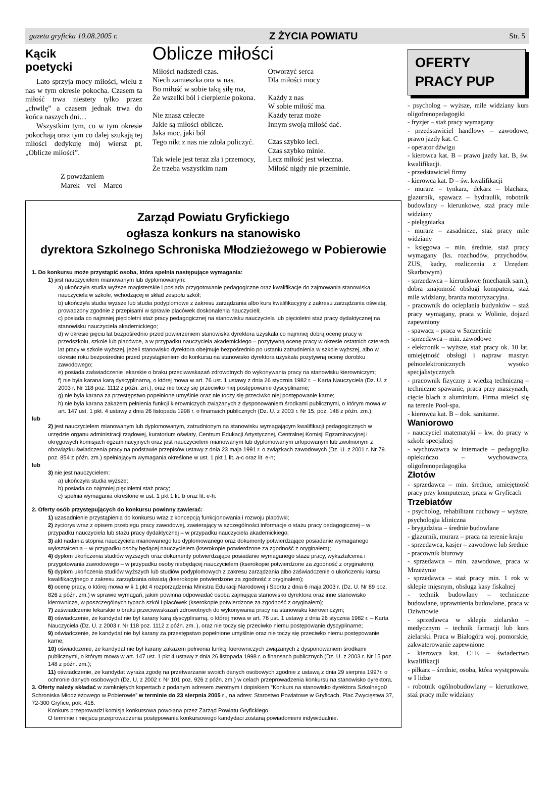gazeta gryficka 10.08.2005 r. Z ŻYCIA POWIATU Str. 5
Kącik
poetycki
Lato sprzyja mocy miłości, wielu z nas w tym okresie pokocha. Czasem ta miłość trwa niestety tylko przez „chwilę” a czasem jednak trwa do końca naszych dni…
Wszystkim tym, co w tym okresie pokochają oraz tym co dalej szukają tej miłości dedykuję mój wiersz pt. „Oblicze miłości”.
Z poważaniem
Marek – vel – Marco
Oblicze miłości
Miłości nadszedł czas.
Niech zamieszka ona w nas.
Bo miłość w sobie taką siłę ma,
Że wszelki ból i cierpienie pokona.
Nie znasz człecze
Jakie są miłości oblicze.
Jaka moc, jaki ból
Tego nikt z nas nie zdoła policzyć.
Tak wiele jest teraz zła i przemocy,
Że trzeba wszystkim nam
Otworzyć serca
Dla miłości mocy
Każdy z nas
W sobie miłość ma.
Każdy teraz może
Innym swoją miłość dać.
Czas szybko leci.
Czas szybko minie.
Lecz miłość jest wieczna.
Miłość nigdy nie przeminie.
Zarząd Powiatu Gryfickiego
ogłasza konkurs na stanowisko
dyrektora Szkolnego Schroniska Młodzieżowego w Pobierowie
1. Do konkursu może przystąpić osoba, która spełnia następujące wymagania:
1) jest nauczycielem mianowanym lub dyplomowanym:
a) ukończyła studia wyższe magisterskie i posiada przygotowanie pedagogiczne oraz kwalifikacje do zajmowania stanowiska nauczyciela w szkole, wchodzącej w skład zespołu szkół;
b) ukończyła studia wyższe lub studia podyplomowe z zakresu zarządzania albo kurs kwalifikacyjny z zakresu zarządzania oświatą, prowadzony zgodnie z przepisami w sprawie placówek doskonalenia nauczycieli;
c) posiada co najmniej pięcioletni staż pracy pedagogicznej na stanowisku nauczyciela lub pięcioletni staż pracy dydaktycznej na stanowisku nauczyciela akademickiego;
d) w okresie pięciu lat bezpośrednio przed powierzeniem stanowiska dyrektora uzyskała co najmniej dobrą ocenę pracy w przedszkolu, szkole lub placówce, a w przypadku nauczyciela akademickiego – pozytywną ocenę pracy w okresie ostatnich czterech lat pracy w szkole wyższej, jeżeli stanowisko dyrektora obejmuje bezpośrednio po ustaniu zatrudnienia w szkole wyższej, albo w okresie roku bezpośrednio przed przystąpieniem do konkursu na stanowisko dyrektora uzyskała pozytywną ocenę dorobku zawodowego;
e) posiada zaświadczenie lekarskie o braku przeciwwskazań zdrowotnych do wykonywania pracy na stanowisku kierowniczym;
f) nie była karana karą dyscyplinarną, o której mowa w art. 76 ust. 1 ustawy z dnia 26 stycznia 1982 r. – Karta Nauczyciela (Dz. U. z 2003 r. Nr 118 poz. 1112 z późn. zm.), oraz nie toczy się przeciwko niej postępowanie dyscyplinarne;
g) nie była karana za przestępstwo popełnione umyślnie oraz nie toczy się przeciwko niej postępowanie karne;
h) nie była karana zakazem pełnienia funkcji kierowniczych związanych z dysponowaniem środkami publicznymi, o którym mowa w art. 147 ust. 1 pkt. 4 ustawy z dnia 26 listopada 1998 r. o finansach publicznych (Dz. U. z 2003 r. Nr 15, poz. 148 z późn. zm.);
lub
2) jest nauczycielem mianowanym lub dyplomowanym, zatrudnionym na stanowisku wymagającym kwalifikacji pedagogicznych w urzędzie organu administracji rządowej, kuratorium oświaty, Centrum Edukacji Artystycznej, Centralnej Komisji Egzaminacyjnej i okręgowych komisjach egzaminacyjnych oraz jest nauczycielem mianowanym lub dyplomowanym urlopowanym lub zwolnionym z obowiązku świadczenia pracy na podstawie przepisów ustawy z dnia 23 maja 1991 r. o związkach zawodowych (Dz. U. z 2001 r. Nr 79. poz. 854 z późn. zm.) spełniającym wymagania określone w ust. 1 pkt 1 lit. a-c oraz lit. e-h;
lub
3) nie jest nauczycielem:
a) ukończyła studia wyższe;
b) posiada co najmniej pięcioletni staż pracy;
c) spełnia wymagania określone w ust. 1 pkt 1 lit. b oraz lit. e-h.
2. Oferty osób przystępujących do konkursu powinny zawierać:
1) uzasadnienie przystąpienia do konkursu wraz z koncepcją funkcjonowania i rozwoju placówki;
2) życiorys wraz z opisem przebiegu pracy zawodowej, zawierający w szczególności informacje o stażu pracy pedagogicznej – w przypadku nauczyciela lub stażu pracy dydaktycznej – w przypadku nauczyciela akademickiego;
3) akt nadania stopnia nauczyciela mianowanego lub dyplomowanego oraz dokumenty potwierdzające posiadanie wymaganego wykształcenia – w przypadku osoby będącej nauczycielem (kserokopie potwierdzone za zgodność z oryginałem);
4) dyplom ukończenia studiów wyższych oraz dokumenty potwierdzające posiadanie wymaganego stażu pracy, wykształcenia i przygotowania zawodowego – w przypadku osoby niebędącej nauczycielem (kserokopie potwierdzone za zgodność z oryginałem);
5) dyplom ukończenia studiów wyższych lub studiów podyplomowych z zakresu zarządzania albo zaświadczenie o ukończeniu kursu kwalifikacyjnego z zakresu zarządzania oświatą (kserokopie potwierdzone za zgodność z oryginałem);
6) ocenę pracy, o której mowa w § 1 pkt 4 rozporządzenia Ministra Edukacji Narodowej i Sportu z dnia 6 maja 2003 r. (Dz. U. Nr 89 poz. 826 z późn. zm.) w sprawie wymagań, jakim powinna odpowiadać osoba zajmująca stanowisko dyrektora oraz inne stanowisko kierownicze, w poszczególnych typach szkół i placówek (kserokopie potwierdzone za zgodność z oryginałem);
7) zaświadczenie lekarskie o braku przeciwwskazań zdrowotnych do wykonywania pracy na stanowisku kierowniczym;
8) oświadczenie, że kandydat nie był karany karą dyscyplinarną, o której mowa w art. 76 ust. 1 ustawy z dnia 26 stycznia 1982 r. – Karta Nauczyciela (Dz. U. z 2003 r. Nr 118 poz. 1112 z późn. zm. ), oraz nie toczy się przeciwko niemu postępowanie dyscyplinarne;
9) oświadczenie, że kandydat nie był karany za przestępstwo popełnione umyślnie oraz nie toczy się przeciwko niemu postępowanie karne;
10) oświadczenie, że kandydat nie był karany zakazem pełnienia funkcji kierowniczych związanych z dysponowaniem środkami publicznymi, o którym mowa w art. 147 ust. 1 pkt 4 ustawy z dnia 26 listopada 1998 r. o finansach publicznych (Dz. U. z 2003 r. Nr 15 poz. 148 z późn. zm.);
11) oświadczenie, że kandydat wyraża zgodę na przetwarzanie swoich danych osobowych zgodnie z ustawą z dnia 29 sierpnia 1997r. o ochronie danych osobowych (Dz. U. z 2002 r. Nr 101 poz. 926 z późn. zm.) w celach przeprowadzenia konkursu na stanowisko dyrektora.
3. Oferty należy składać w zamkniętych kopertach z podanym adresem zwrotnym i dopiskiem “Konkurs na stanowisko dyrektora Szkolnego0 Schroniska Młodzieżowego w Pobierowie” w terminie do 23 sierpnia 2005 r., na adres: Starostwo Powiatowe w Gryficach, Plac Zwycięstwa 37, 72-300 Gryfice, pok. 416.
Konkurs przeprowadzi komisja konkursowa powołana przez Zarząd Powiatu Gryfickiego.
O terminie i miejscu przeprowadzenia postępowania konkursowego kandydaci zostaną powiadomieni indywidualnie.
OFERTY
PRACY PUP
- psycholog – wyższe, mile widziany kurs oligofrenopedagogiki
- fryzjer – staż pracy wymagany
- przedstawiciel handlowy – zawodowe, prawo jazdy kat. C
- operator dźwigu
- kierowca kat. B – prawo jazdy kat. B, św. kwalifikacji.
- przedstawiciel firmy
- kierowca kat. D – św. kwalifikacji
- murarz – tynkarz, dekarz – blacharz, glazurnik, spawacz – hydraulik, robotnik budowlany – kierunkowe, staż pracy mile widziany
- pielęgniarka
- murarz – zasadnicze, staż pracy mile widziany
- księgowa – min. średnie, staż pracy wymagany (ks. rozchodów, przychodów, ZUS, kadry, rozliczenia z Urzędem Skarbowym)
- sprzedawca – kierunkowe (mechanik sam.), dobra znajomość obsługi komputera, staż mile widziany, branża motoryzacyjna.
- pracownik do ocieplania budynków – staż pracy wymagany, praca w Wolinie, dojazd zapewniony
- spawacz – praca w Szczecinie
- sprzedawca – min. zawodowe
- elektronik – wyższe, staż pracy ok. 10 lat, umiejętność obsługi i napraw maszyn pełnoelektronicznych wysoko specjalistycznych
- pracownik fizyczny z wiedzą techniczną – techniczne spawanie, praca przy maszynach, cięcie blach z aluminium. Firma mieści się na terenie Pool-spa.
- kierowca kat. B – dok. sanitarne.
Waniorowo
- nauczyciel matematyki – kw. do pracy w szkole specjalnej
- wychowawca w internacie – pedagogika opiekuńczo – wychowawcza, oligofrenopedagogika
Złotów
- sprzedawca – min. średnie, umiejętność pracy przy komputerze, praca w Gryficach
Trzebiatów
- psycholog, rehabilitant ruchowy – wyższe, psychologia kliniczna
- brygadzista – średnie budowlane
- glazurnik, murarz – praca na terenie kraju
- sprzedawca, kasjer – zawodowe lub średnie
- pracownik biurowy
- sprzedawca – min. zawodowe, praca w Mrzeżynie
- sprzedawca – staż pracy min. 1 rok w sklepie mięsnym, obsługa kasy fiskalnej
- technik budowlany – techniczne budowlane, uprawnienia budowlane, praca w Dziwnowie
- sprzedawca w sklepie zielarsko – medycznym – technik farmacji lub kurs zielarski. Praca w Białogóra woj. pomorskie, zakwaterowanie zapewnione
- kierowca kat. C+E – świadectwo kwalifikacji
- piłkarz – średnie, osoba, która występowała w I lidze
- robotnik ogólnobudowlany – kierunkowe, staż pracy mile widziany